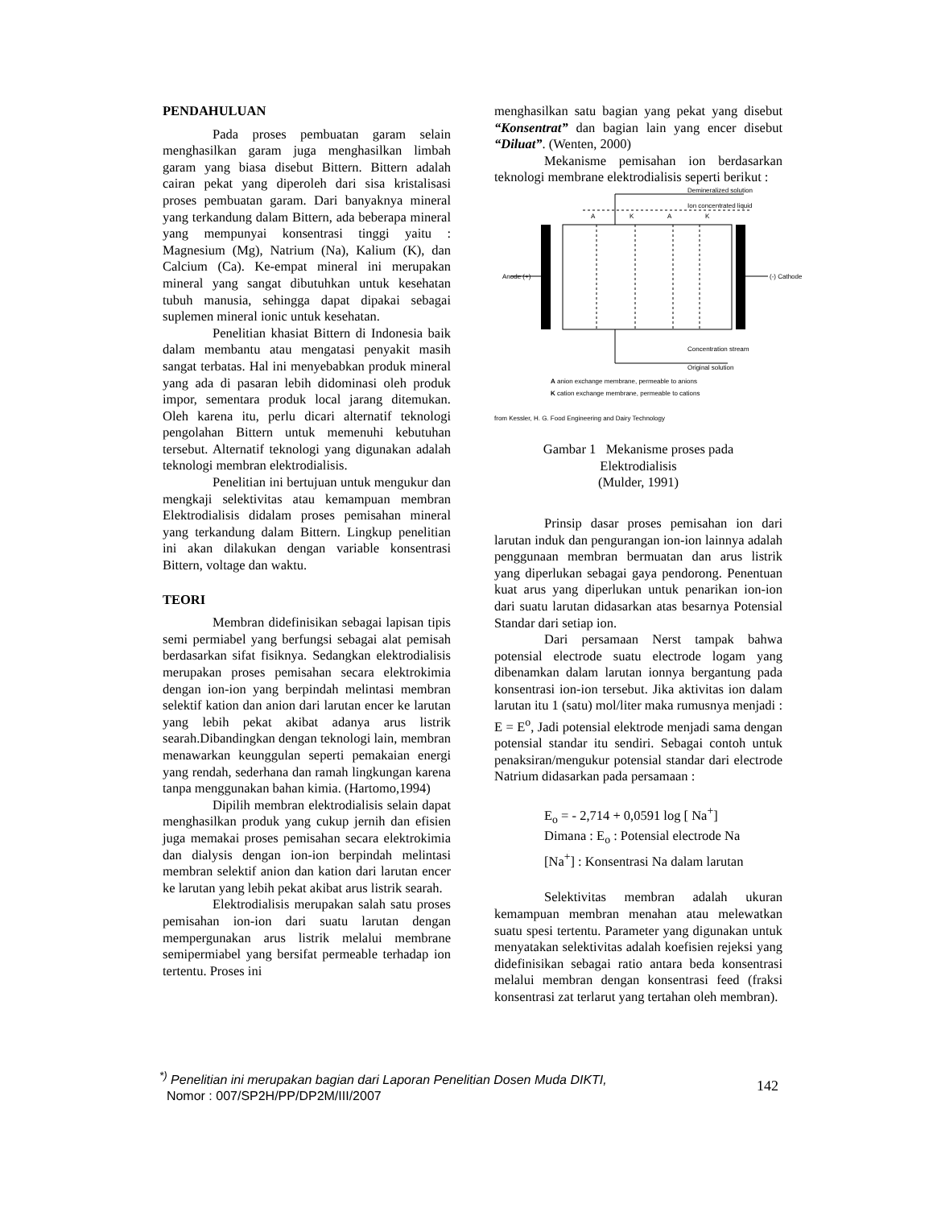PENDAHULUAN
Pada proses pembuatan garam selain menghasilkan garam juga menghasilkan limbah garam yang biasa disebut Bittern. Bittern adalah cairan pekat yang diperoleh dari sisa kristalisasi proses pembuatan garam. Dari banyaknya mineral yang terkandung dalam Bittern, ada beberapa mineral yang mempunyai konsentrasi tinggi yaitu : Magnesium (Mg), Natrium (Na), Kalium (K), dan Calcium (Ca). Ke-empat mineral ini merupakan mineral yang sangat dibutuhkan untuk kesehatan tubuh manusia, sehingga dapat dipakai sebagai suplemen mineral ionic untuk kesehatan.
Penelitian khasiat Bittern di Indonesia baik dalam membantu atau mengatasi penyakit masih sangat terbatas. Hal ini menyebabkan produk mineral yang ada di pasaran lebih didominasi oleh produk impor, sementara produk local jarang ditemukan. Oleh karena itu, perlu dicari alternatif teknologi pengolahan Bittern untuk memenuhi kebutuhan tersebut. Alternatif teknologi yang digunakan adalah teknologi membran elektrodialisis.
Penelitian ini bertujuan untuk mengukur dan mengkaji selektivitas atau kemampuan membran Elektrodialisis didalam proses pemisahan mineral yang terkandung dalam Bittern. Lingkup penelitian ini akan dilakukan dengan variable konsentrasi Bittern, voltage dan waktu.
TEORI
Membran didefinisikan sebagai lapisan tipis semi permiabel yang berfungsi sebagai alat pemisah berdasarkan sifat fisiknya. Sedangkan elektrodialisis merupakan proses pemisahan secara elektrokimia dengan ion-ion yang berpindah melintasi membran selektif kation dan anion dari larutan encer ke larutan yang lebih pekat akibat adanya arus listrik searah.Dibandingkan dengan teknologi lain, membran menawarkan keunggulan seperti pemakaian energi yang rendah, sederhana dan ramah lingkungan karena tanpa menggunakan bahan kimia. (Hartomo,1994)
Dipilih membran elektrodialisis selain dapat menghasilkan produk yang cukup jernih dan efisien juga memakai proses pemisahan secara elektrokimia dan dialysis dengan ion-ion berpindah melintasi membran selektif anion dan kation dari larutan encer ke larutan yang lebih pekat akibat arus listrik searah.
Elektrodialisis merupakan salah satu proses pemisahan ion-ion dari suatu larutan dengan mempergunakan arus listrik melalui membrane semipermiabel yang bersifat permeable terhadap ion tertentu. Proses ini
menghasilkan satu bagian yang pekat yang disebut “Konsentrat” dan bagian lain yang encer disebut “Diluat”. (Wenten, 2000)
Mekanisme pemisahan ion berdasarkan teknologi membrane elektrodialisis seperti berikut :
Anode (+)
(-) Cathode
Demineralized solution
Ion concentrated liquid
A
K
A
K
Concentration stream
Original solution
A anion exchange membrane, permeable to anions
K cation exchange membrane, permeable to cations
from Kessler, H. G. Food Engineering and Dairy Technology
Gambar 1 Mekanisme proses pada
Elektrodialisis
(Mulder, 1991)
Prinsip dasar proses pemisahan ion dari larutan induk dan pengurangan ion-ion lainnya adalah penggunaan membran bermuatan dan arus listrik yang diperlukan sebagai gaya pendorong. Penentuan kuat arus yang diperlukan untuk penarikan ion-ion dari suatu larutan didasarkan atas besarnya Potensial Standar dari setiap ion.
Dari persamaan Nerst tampak bahwa potensial electrode suatu electrode logam yang dibenamkan dalam larutan ionnya bergantung pada konsentrasi ion-ion tersebut. Jika aktivitas ion dalam larutan itu 1 (satu) mol/liter maka rumusnya menjadi : E = E<sup>o</sup>, Jadi potensial elektrode menjadi sama dengan potensial standar itu sendiri. Sebagai contoh untuk penaksiran/mengukur potensial standar dari electrode Natrium didasarkan pada persamaan :
E<sub>o</sub> = - 2,714 + 0,0591 log [ Na<sup>+</sup>]
Dimana : E<sub>o</sub> : Potensial electrode Na
[Na<sup>+</sup>] : Konsentrasi Na dalam larutan
Selektivitas membran adalah ukuran kemampuan membran menahan atau melewatkan suatu spesi tertentu. Parameter yang digunakan untuk menyatakan selektivitas adalah koefisien rejeksi yang didefinisikan sebagai ratio antara beda konsentrasi melalui membran dengan konsentrasi feed (fraksi konsentrasi zat terlarut yang tertahan oleh membran).
<sup>*)</sup> Penelitian ini merupakan bagian dari Laporan Penelitian Dosen Muda DIKTI,
Nomor : 007/SP2H/PP/DP2M/III/2007
142